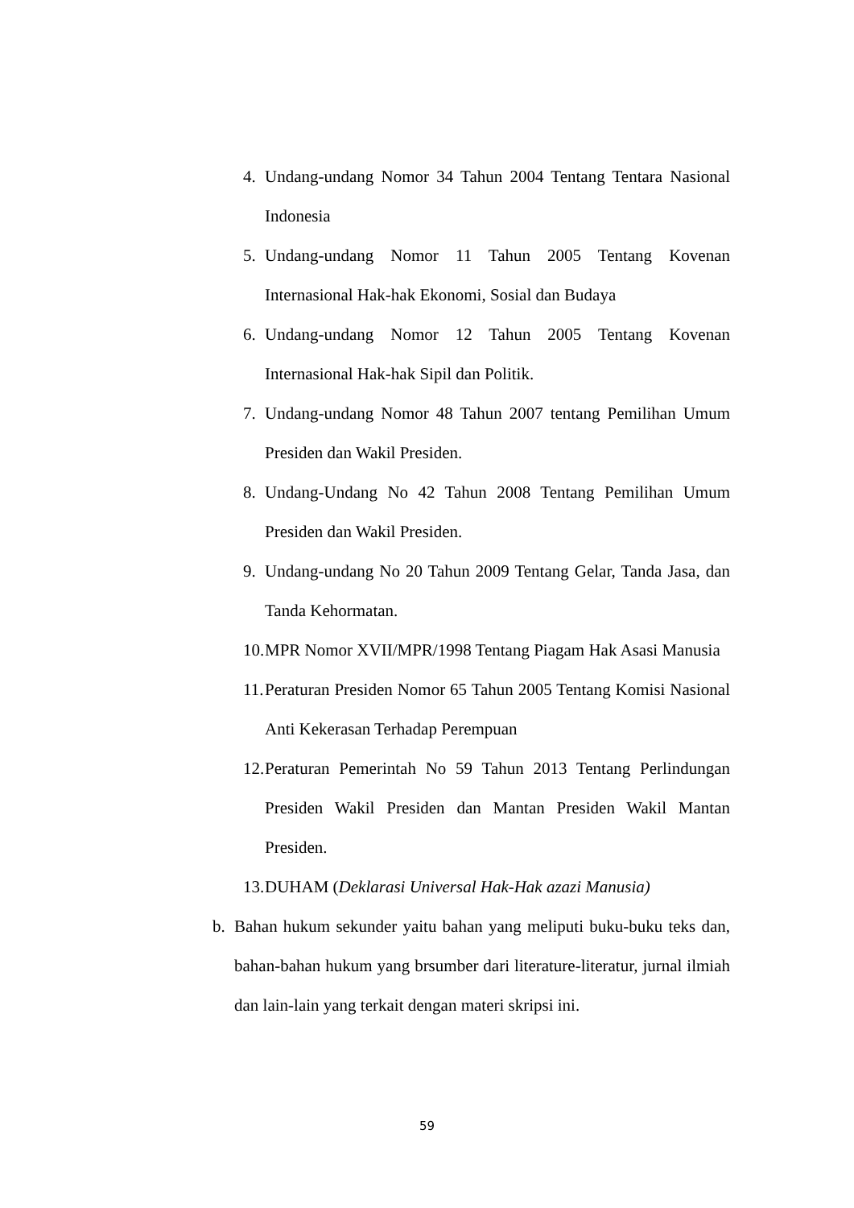4. Undang-undang Nomor 34 Tahun 2004 Tentang Tentara Nasional Indonesia
5. Undang-undang Nomor 11 Tahun 2005 Tentang Kovenan Internasional Hak-hak Ekonomi, Sosial dan Budaya
6. Undang-undang Nomor 12 Tahun 2005 Tentang Kovenan Internasional Hak-hak Sipil dan Politik.
7. Undang-undang Nomor 48 Tahun 2007 tentang Pemilihan Umum Presiden dan Wakil Presiden.
8. Undang-Undang No 42 Tahun 2008 Tentang Pemilihan Umum Presiden dan Wakil Presiden.
9. Undang-undang No 20 Tahun 2009 Tentang Gelar, Tanda Jasa, dan Tanda Kehormatan.
10. MPR Nomor XVII/MPR/1998 Tentang Piagam Hak Asasi Manusia
11. Peraturan Presiden Nomor 65 Tahun 2005 Tentang Komisi Nasional Anti Kekerasan Terhadap Perempuan
12. Peraturan Pemerintah No 59 Tahun 2013 Tentang Perlindungan Presiden Wakil Presiden dan Mantan Presiden Wakil Mantan Presiden.
13. DUHAM (Deklarasi Universal Hak-Hak azazi Manusia)
b. Bahan hukum sekunder yaitu bahan yang meliputi buku-buku teks dan, bahan-bahan hukum yang brsumber dari literature-literatur, jurnal ilmiah dan lain-lain yang terkait dengan materi skripsi ini.
59